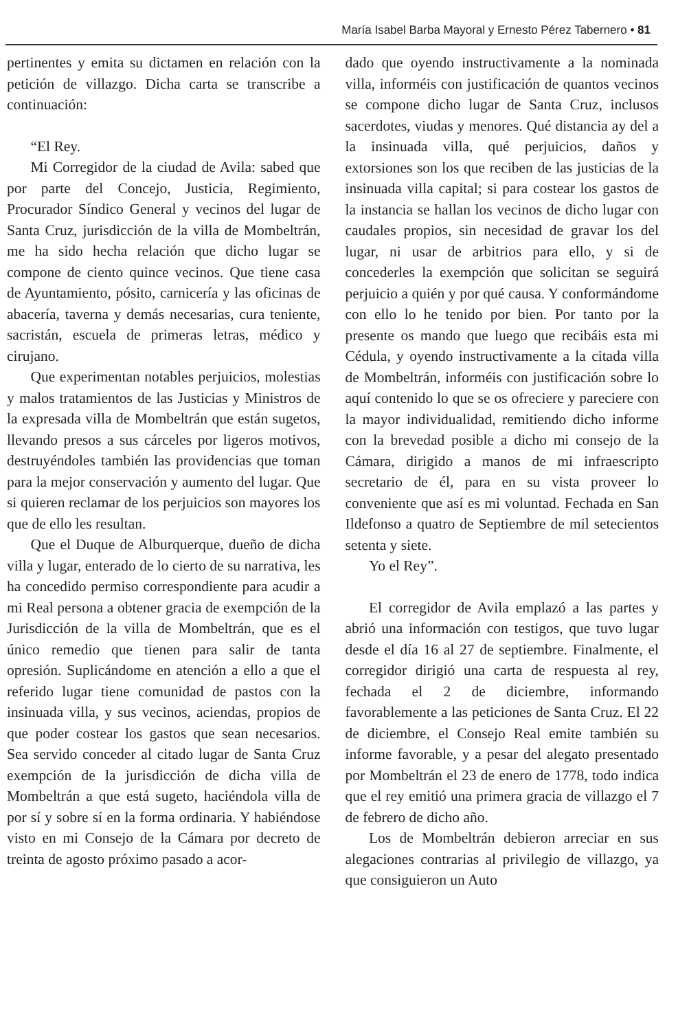María Isabel Barba Mayoral y Ernesto Pérez Tabernero • 81
pertinentes y emita su dictamen en relación con la petición de villazgo. Dicha carta se transcribe a continuación:
“El Rey.
Mi Corregidor de la ciudad de Avila: sabed que por parte del Concejo, Justicia, Regimiento, Procurador Síndico General y vecinos del lugar de Santa Cruz, jurisdicción de la villa de Mombeltrán, me ha sido hecha relación que dicho lugar se compone de ciento quince vecinos. Que tiene casa de Ayuntamiento, pósito, carnicería y las oficinas de abacería, taverna y demás necesarias, cura teniente, sacristán, escuela de primeras letras, médico y cirujano.
Que experimentan notables perjuicios, molestias y malos tratamientos de las Justicias y Ministros de la expresada villa de Mombeltrán que están sugetos, llevando presos a sus cárceles por ligeros motivos, destruyéndoles también las providencias que toman para la mejor conservación y aumento del lugar. Que si quieren reclamar de los perjuicios son mayores los que de ello les resultan.
Que el Duque de Alburquerque, dueño de dicha villa y lugar, enterado de lo cierto de su narrativa, les ha concedido permiso correspondiente para acudir a mi Real persona a obtener gracia de exempción de la Jurisdicción de la villa de Mombeltrán, que es el único remedio que tienen para salir de tanta opresión. Suplicándome en atención a ello a que el referido lugar tiene comunidad de pastos con la insinuada villa, y sus vecinos, aciendas, propios de que poder costear los gastos que sean necesarios. Sea servido conceder al citado lugar de Santa Cruz exempción de la jurisdicción de dicha villa de Mombeltrán a que está sugeto, haciéndola villa de por sí y sobre sí en la forma ordinaria. Y habiéndose visto en mi Consejo de la Cámara por decreto de treinta de agosto próximo pasado a acor-
dado que oyendo instructivamente a la nominada villa, informéis con justificación de quantos vecinos se compone dicho lugar de Santa Cruz, inclusos sacerdotes, viudas y menores. Qué distancia ay del a la insinuada villa, qué perjuicios, daños y extorsiones son los que reciben de las justicias de la insinuada villa capital; si para costear los gastos de la instancia se hallan los vecinos de dicho lugar con caudales propios, sin necesidad de gravar los del lugar, ni usar de arbitrios para ello, y si de concederles la exempción que solicitan se seguirá perjuicio a quién y por qué causa. Y conformándome con ello lo he tenido por bien. Por tanto por la presente os mando que luego que recibáis esta mi Cédula, y oyendo instructivamente a la citada villa de Mombeltrán, informéis con justificación sobre lo aquí contenido lo que se os ofreciere y pareciere con la mayor individualidad, remitiendo dicho informe con la brevedad posible a dicho mi consejo de la Cámara, dirigido a manos de mi infraescripto secretario de él, para en su vista proveer lo conveniente que así es mi voluntad. Fechada en San Ildefonso a quatro de Septiembre de mil setecientos setenta y siete.
Yo el Rey”.
El corregidor de Avila emplazó a las partes y abrió una información con testigos, que tuvo lugar desde el día 16 al 27 de septiembre. Finalmente, el corregidor dirigió una carta de respuesta al rey, fechada el 2 de diciembre, informando favorablemente a las peticiones de Santa Cruz. El 22 de diciembre, el Consejo Real emite también su informe favorable, y a pesar del alegato presentado por Mombeltrán el 23 de enero de 1778, todo indica que el rey emitió una primera gracia de villazgo el 7 de febrero de dicho año.
Los de Mombeltrán debieron arreciar en sus alegaciones contrarias al privilegio de villazgo, ya que consiguieron un Auto